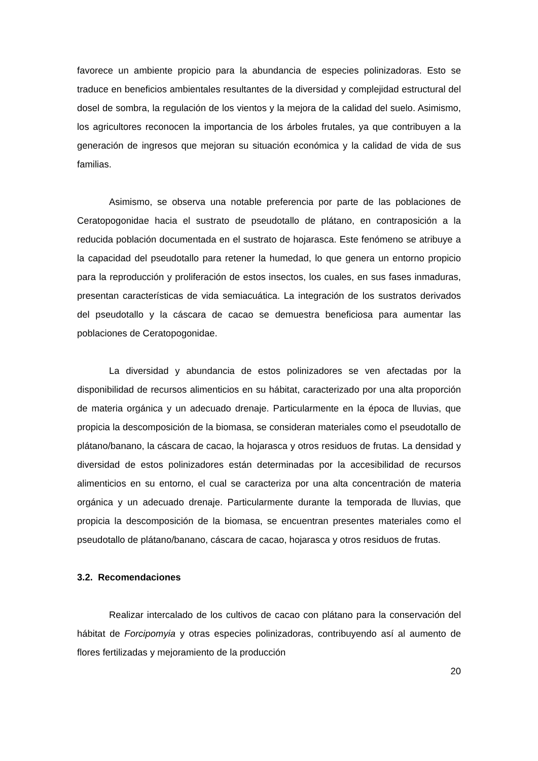favorece un ambiente propicio para la abundancia de especies polinizadoras. Esto se traduce en beneficios ambientales resultantes de la diversidad y complejidad estructural del dosel de sombra, la regulación de los vientos y la mejora de la calidad del suelo. Asimismo, los agricultores reconocen la importancia de los árboles frutales, ya que contribuyen a la generación de ingresos que mejoran su situación económica y la calidad de vida de sus familias.
Asimismo, se observa una notable preferencia por parte de las poblaciones de Ceratopogonidae hacia el sustrato de pseudotallo de plátano, en contraposición a la reducida población documentada en el sustrato de hojarasca. Este fenómeno se atribuye a la capacidad del pseudotallo para retener la humedad, lo que genera un entorno propicio para la reproducción y proliferación de estos insectos, los cuales, en sus fases inmaduras, presentan características de vida semiacuática. La integración de los sustratos derivados del pseudotallo y la cáscara de cacao se demuestra beneficiosa para aumentar las poblaciones de Ceratopogonidae.
La diversidad y abundancia de estos polinizadores se ven afectadas por la disponibilidad de recursos alimenticios en su hábitat, caracterizado por una alta proporción de materia orgánica y un adecuado drenaje. Particularmente en la época de lluvias, que propicia la descomposición de la biomasa, se consideran materiales como el pseudotallo de plátano/banano, la cáscara de cacao, la hojarasca y otros residuos de frutas. La densidad y diversidad de estos polinizadores están determinadas por la accesibilidad de recursos alimenticios en su entorno, el cual se caracteriza por una alta concentración de materia orgánica y un adecuado drenaje. Particularmente durante la temporada de lluvias, que propicia la descomposición de la biomasa, se encuentran presentes materiales como el pseudotallo de plátano/banano, cáscara de cacao, hojarasca y otros residuos de frutas.
3.2. Recomendaciones
Realizar intercalado de los cultivos de cacao con plátano para la conservación del hábitat de Forcipomyia y otras especies polinizadoras, contribuyendo así al aumento de flores fertilizadas y mejoramiento de la producción
20